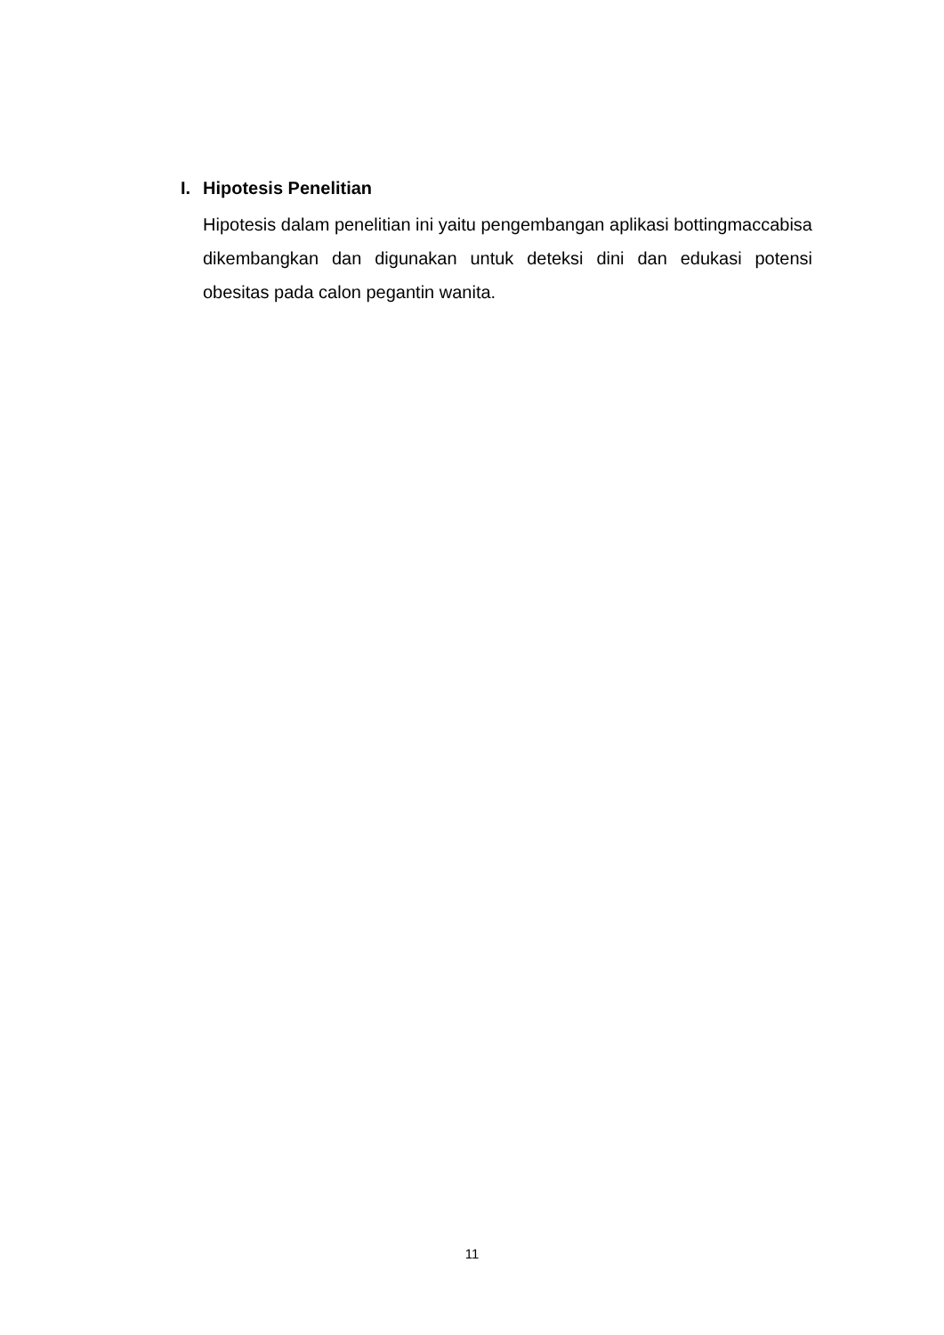I. Hipotesis Penelitian
Hipotesis dalam penelitian ini yaitu pengembangan aplikasi bottingmaccabisa dikembangkan dan digunakan untuk deteksi dini dan edukasi potensi obesitas pada calon pegantin wanita.
11